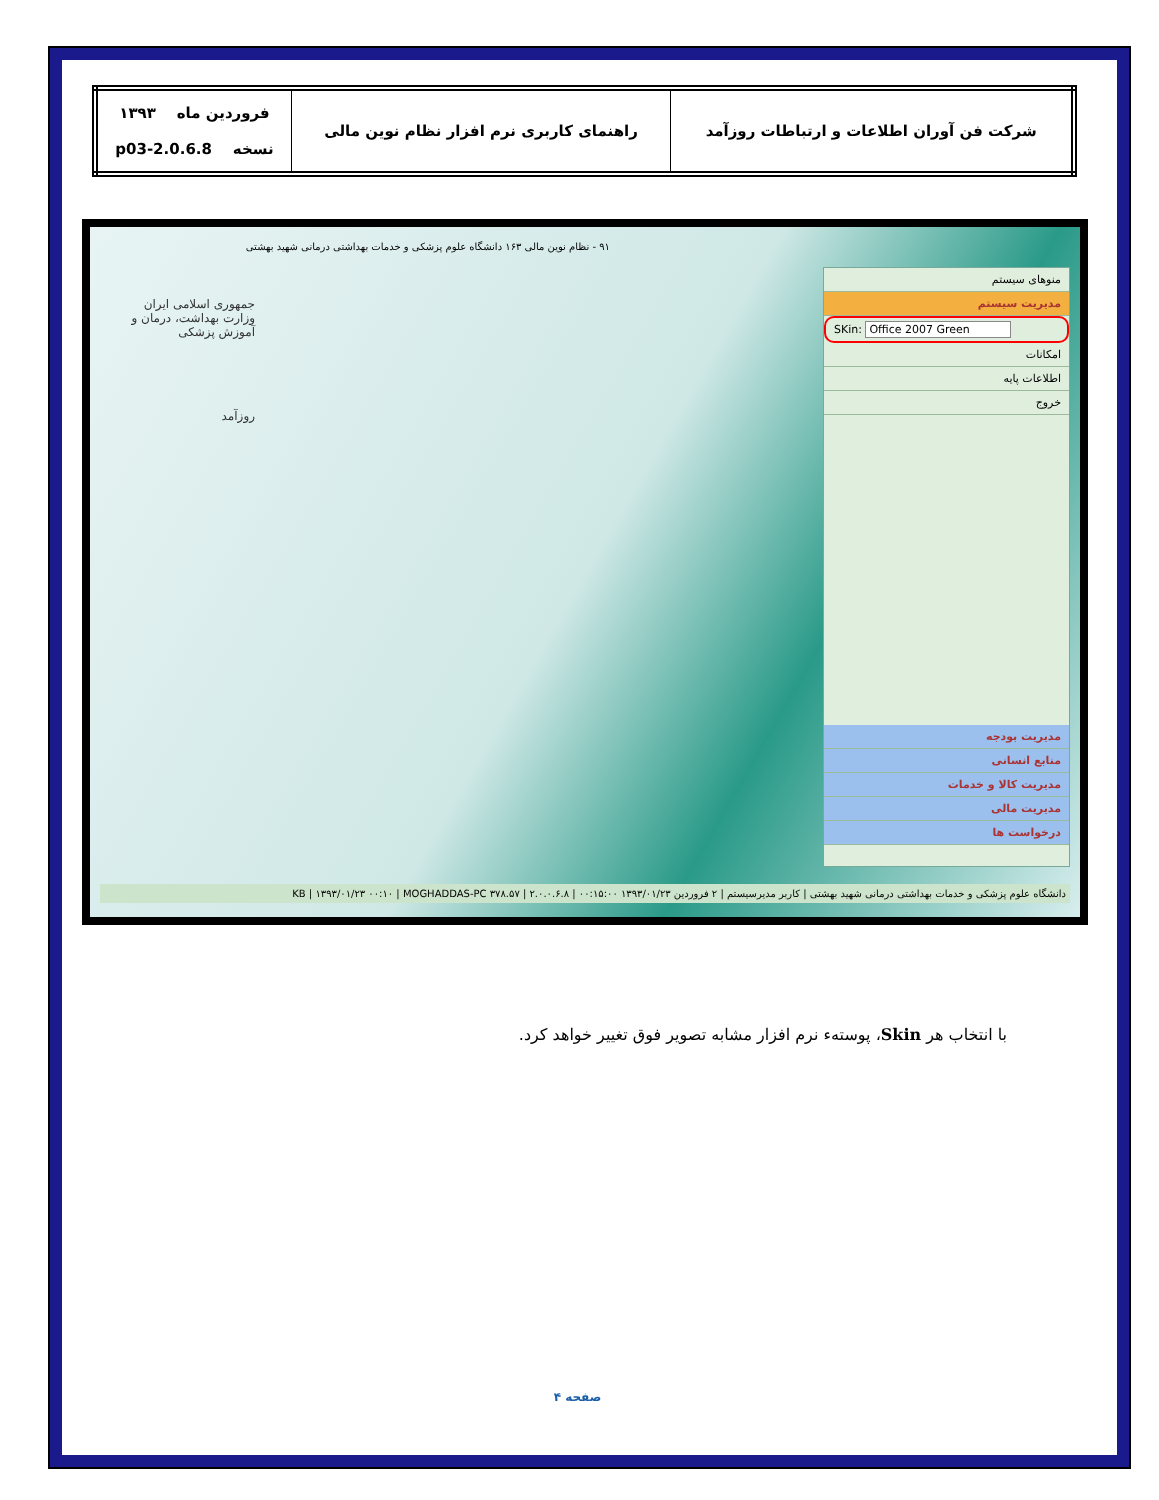| شرکت فن آوران اطلاعات و ارتباطات روزآمد | راهنمای کاربری نرم افزار نظام نوین مالی | فروردین ماه ۱۳۹۳ نسخه 2.0.6.8-p03 |
۹۱ - نظام نوین مالی ۱۶۳ دانشگاه علوم پزشکی و خدمات بهداشتی درمانی شهید بهشتی
جمهوری اسلامی ایران
وزارت بهداشت، درمان و آموزش پزشکی
روزآمد
منوهای سیستم
مدیریت سیستم
SKin: Office 2007 Green
امکانات
اطلاعات پایه
خروج
مدیریت بودجه
منابع انسانی
مدیریت کالا و خدمات
مدیریت مالی
درخواست ها
دانشگاه علوم پزشکی و خدمات بهداشتی درمانی شهید بهشتی | کاربر مدیرسیستم | ۲ فروردین ۱۳۹۳/۰۱/۲۳ ۰۰:۱۵:۰۰ | ۲.۰.۰.۶.۸ | ۳۷۸.۵۷ KB | ۱۳۹۳/۰۱/۲۳ ۰۰:۱۰ | MOGHADDAS-PC
با انتخاب هر Skin، پوستهء نرم افزار مشابه تصویر فوق تغییر خواهد کرد.
صفحه ۴